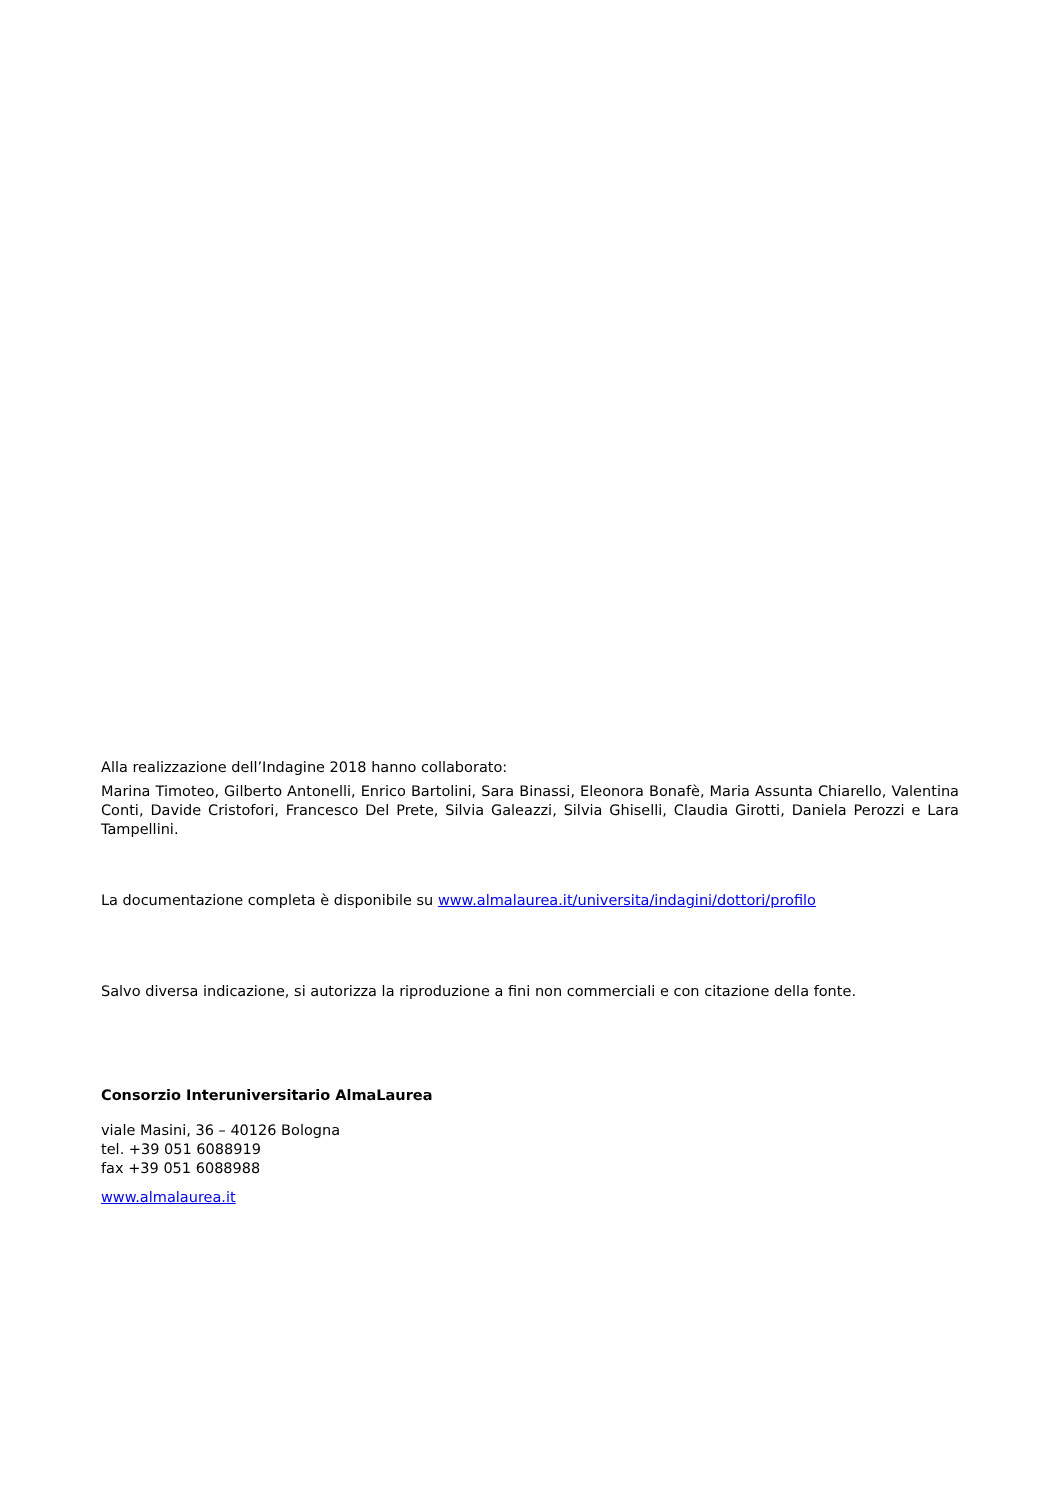Alla realizzazione dell’Indagine 2018 hanno collaborato:
Marina Timoteo, Gilberto Antonelli, Enrico Bartolini, Sara Binassi, Eleonora Bonafè, Maria Assunta Chiarello, Valentina Conti, Davide Cristofori, Francesco Del Prete, Silvia Galeazzi, Silvia Ghiselli, Claudia Girotti, Daniela Perozzi e Lara Tampellini.
La documentazione completa è disponibile su www.almalaurea.it/universita/indagini/dottori/profilo
Salvo diversa indicazione, si autorizza la riproduzione a fini non commerciali e con citazione della fonte.
Consorzio Interuniversitario AlmaLaurea
viale Masini, 36 – 40126 Bologna
tel. +39 051 6088919
fax +39 051 6088988
www.almalaurea.it